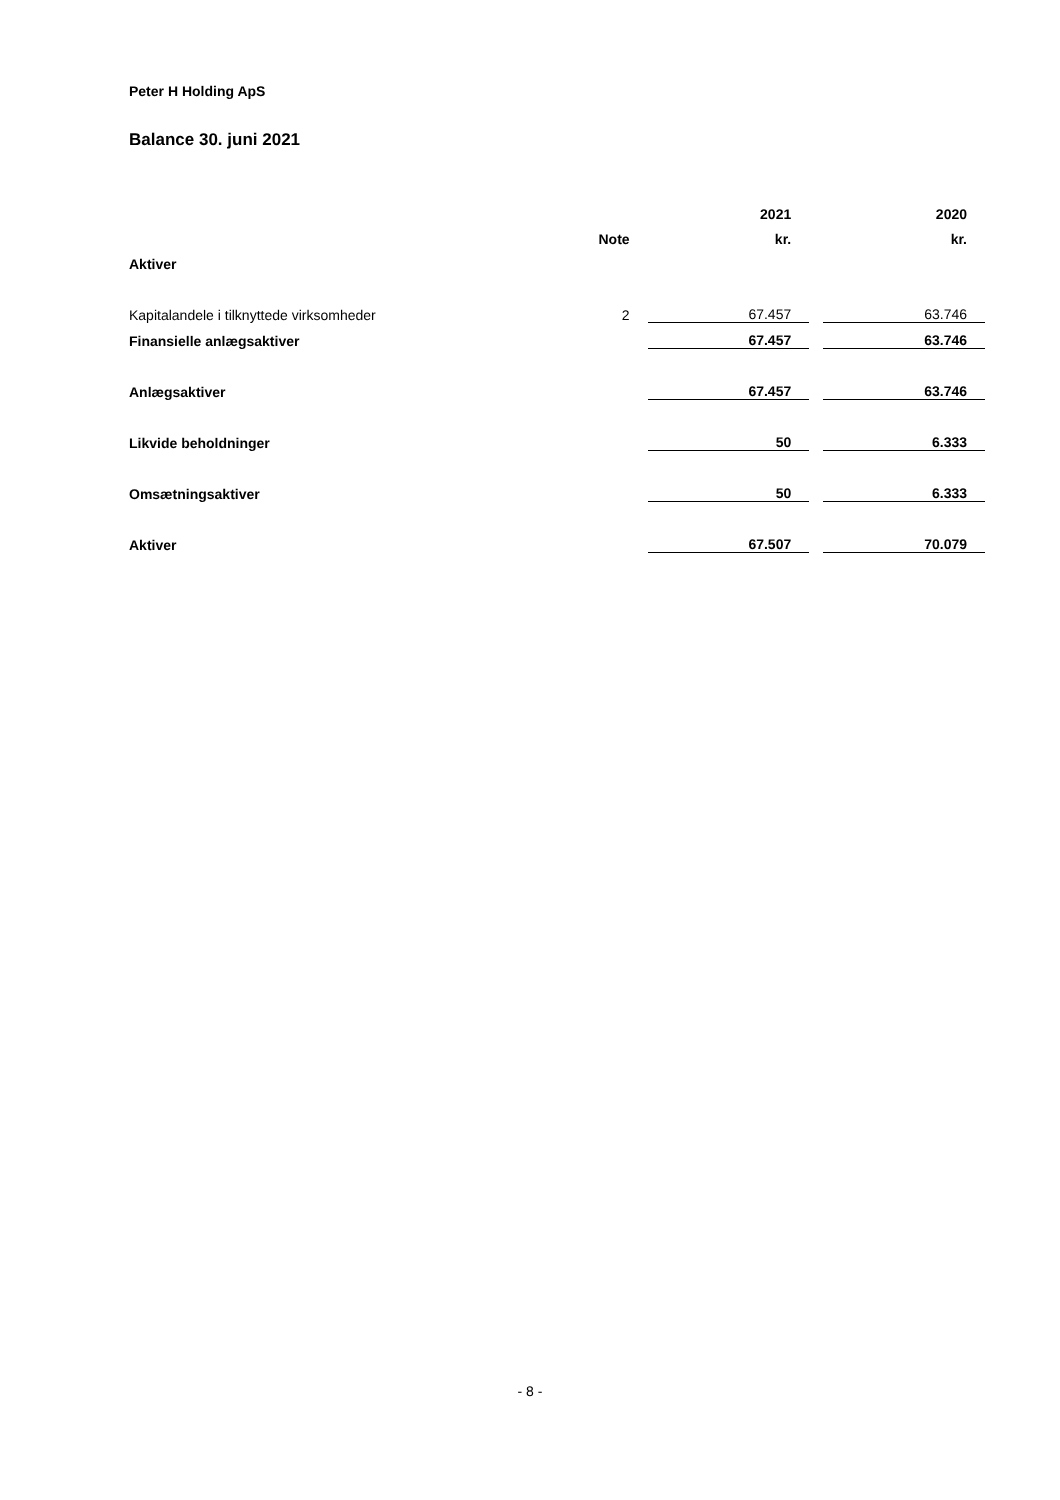Peter H Holding ApS
Balance 30. juni 2021
| | | 2021 | | 2020 |
| --- | --- | --- | --- | --- |
| | Note | kr. | | kr. |
| Aktiver | | | | |
| Kapitalandele i tilknyttede virksomheder | 2 | 67.457 | | 63.746 |
| Finansielle anlægsaktiver | | 67.457 | | 63.746 |
| Anlægsaktiver | | 67.457 | | 63.746 |
| Likvide beholdninger | | 50 | | 6.333 |
| Omsætningsaktiver | | 50 | | 6.333 |
| Aktiver | | 67.507 | | 70.079 |
- 8 -